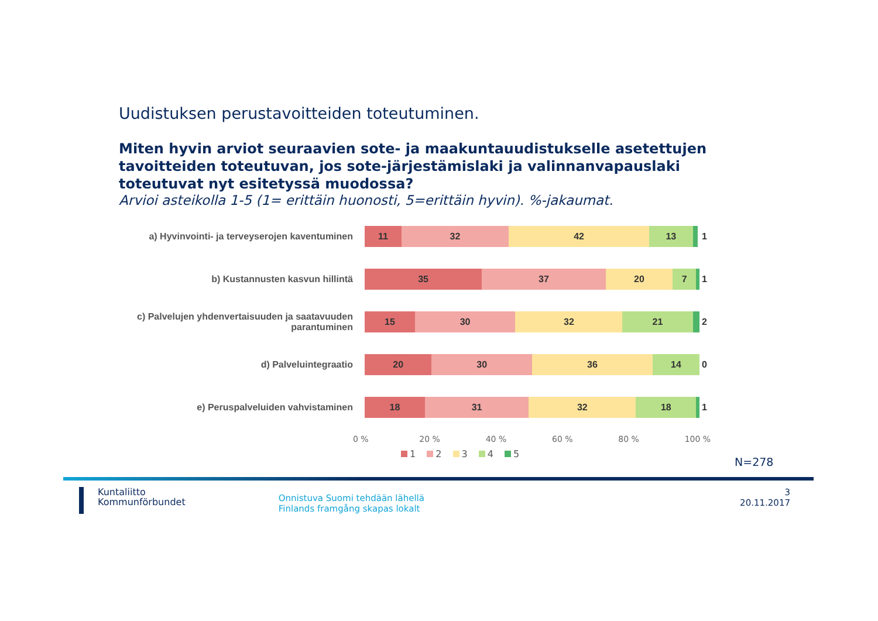Uudistuksen perustavoitteiden toteutuminen.
Miten hyvin arviot seuraavien sote- ja maakuntauudistukselle asetettujen tavoitteiden toteutuvan, jos sote-järjestämislaki ja valinnanvapauslaki toteutuvat nyt esitetyssä muodossa?
Arvioi asteikolla 1-5 (1= erittäin huonosti, 5=erittäin hyvin). %-jakaumat.
a) Hyvinvointi- ja terveyserojen kaventuminen
11 32 42 13
1
b) Kustannusten kasvun hillintä
35 37 20 7
1
c) Palvelujen yhdenvertaisuuden ja saatavuuden parantuminen
15 30 32 21
2
d) Palveluintegraatio
20 30 36 14
0
e) Peruspalveluiden vahvistaminen
18 31 32 18
1
0 % 20 % 40 % 60 % 80 % 100 %
1 2 3 4 5
N=278
Kuntaliitto
Kommunförbundet
Onnistuva Suomi tehdään lähellä
Finlands framgång skapas lokalt
3
20.11.2017